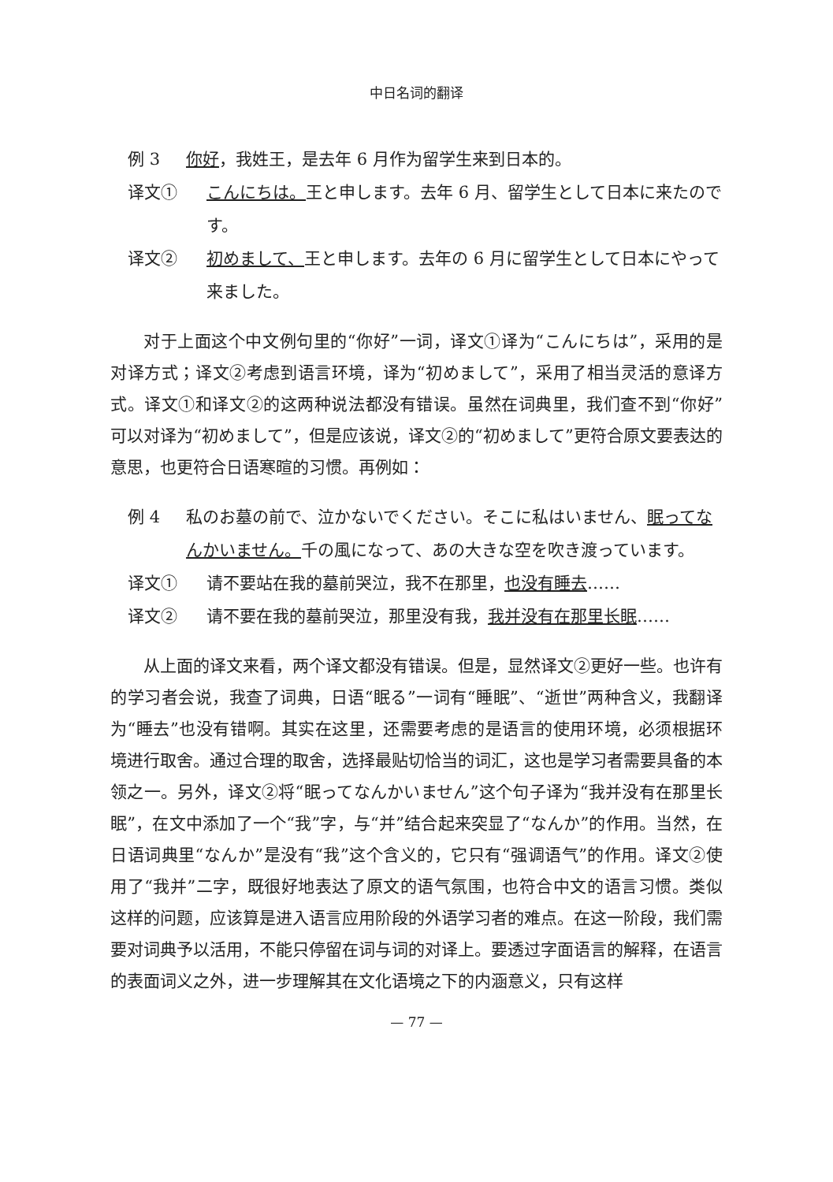中日名词的翻译
例 3 你好，我姓王，是去年 6 月作为留学生来到日本的。
译文① こんにちは。王と申します。去年 6 月、留学生として日本に来たのです。
译文② 初めまして、王と申します。去年の 6 月に留学生として日本にやって来ました。
对于上面这个中文例句里的“你好”一词，译文①译为“こんにちは”，采用的是对译方式；译文②考虑到语言环境，译为“初めまして”，采用了相当灵活的意译方式。译文①和译文②的这两种说法都没有错误。虽然在词典里，我们查不到“你好”可以对译为“初めまして”，但是应该说，译文②的“初めまして”更符合原文要表达的意思，也更符合日语寒暄的习惯。再例如：
例 4 私のお墓の前で、泣かないでください。そこに私はいません、眠ってなんかいません。千の風になって、あの大きな空を吹き渡っています。
译文① 请不要站在我的墓前哭泣，我不在那里，也没有睡去……
译文② 请不要在我的墓前哭泣，那里没有我，我并没有在那里长眠……
从上面的译文来看，两个译文都没有错误。但是，显然译文②更好一些。也许有的学习者会说，我查了词典，日语“眠る”一词有“睡眠”、“逝世”两种含义，我翻译为“睡去”也没有错啊。其实在这里，还需要考虑的是语言的使用环境，必须根据环境进行取舍。通过合理的取舍，选择最贴切恰当的词汇，这也是学习者需要具备的本领之一。另外，译文②将“眠ってなんかいません”这个句子译为“我并没有在那里长眠”，在文中添加了一个“我”字，与“并”结合起来突显了“なんか”的作用。当然，在日语词典里“なんか”是没有“我”这个含义的，它只有“强调语气”的作用。译文②使用了“我并”二字，既很好地表达了原文的语气氛围，也符合中文的语言习惯。类似这样的问题，应该算是进入语言应用阶段的外语学习者的难点。在这一阶段，我们需要对词典予以活用，不能只停留在词与词的对译上。要透过字面语言的解释，在语言的表面词义之外，进一步理解其在文化语境之下的内涵意义，只有这样
— 77 —